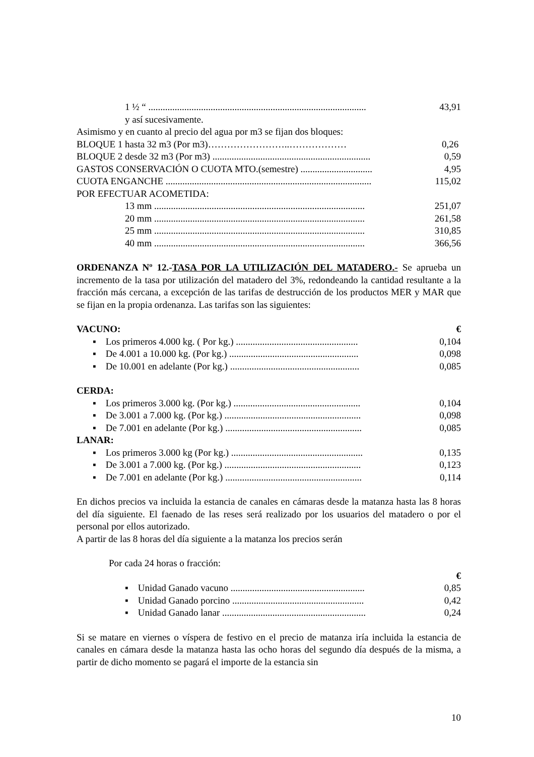1 ½ “ ........................................................................................... 43,91
y así sucesivamente.
Asimismo y en cuanto al precio del agua por m3 se fijan dos bloques:
BLOQUE 1 hasta 32 m3 (Por m3)……………………..……………… 0,26
BLOQUE 2 desde 32 m3 (Por m3) .................................................................. 0,59
GASTOS CONSERVACIÓN O CUOTA MTO.(semestre) .............................. 4,95
CUOTA ENGANCHE ...................................................................................... 115,02
POR EFECTUAR ACOMETIDA:
13 mm ........................................................................................ 251,07
20 mm ........................................................................................ 261,58
25 mm ........................................................................................ 310,85
40 mm ........................................................................................ 366,56
ORDENANZA Nº 12.-TASA POR LA UTILIZACIÓN DEL MATADERO.- Se aprueba un incremento de la tasa por utilización del matadero del 3%, redondeando la cantidad resultante a la fracción más cercana, a excepción de las tarifas de destrucción de los productos MER y MAR que se fijan en la propia ordenanza. Las tarifas son las siguientes:
VACUNO: €
▪ Los primeros 4.000 kg. ( Por kg.) ................................................... 0,104
▪ De 4.001 a 10.000 kg. (Por kg.) ...................................................... 0,098
▪ De 10.001 en adelante (Por kg.) ...................................................... 0,085
CERDA:
▪ Los primeros 3.000 kg. (Por kg.) ..................................................... 0,104
▪ De 3.001 a 7.000 kg. (Por kg.) ......................................................... 0,098
▪ De 7.001 en adelante (Por kg.) ......................................................... 0,085
LANAR:
▪ Los primeros 3.000 kg (Por kg.) ....................................................... 0,135
▪ De 3.001 a 7.000 kg. (Por kg.) ......................................................... 0,123
▪ De 7.001 en adelante (Por kg.) ......................................................... 0,114
En dichos precios va incluida la estancia de canales en cámaras desde la matanza hasta las 8 horas del día siguiente. El faenado de las reses será realizado por los usuarios del matadero o por el personal por ellos autorizado.
A partir de las 8 horas del día siguiente a la matanza los precios serán
Por cada 24 horas o fracción:
€
▪ Unidad Ganado vacuno ........................................................ 0,85
▪ Unidad Ganado porcino ....................................................... 0,42
▪ Unidad Ganado lanar ............................................................ 0,24
Si se matare en viernes o víspera de festivo en el precio de matanza iría incluida la estancia de canales en cámara desde la matanza hasta las ocho horas del segundo día después de la misma, a partir de dicho momento se pagará el importe de la estancia sin
10